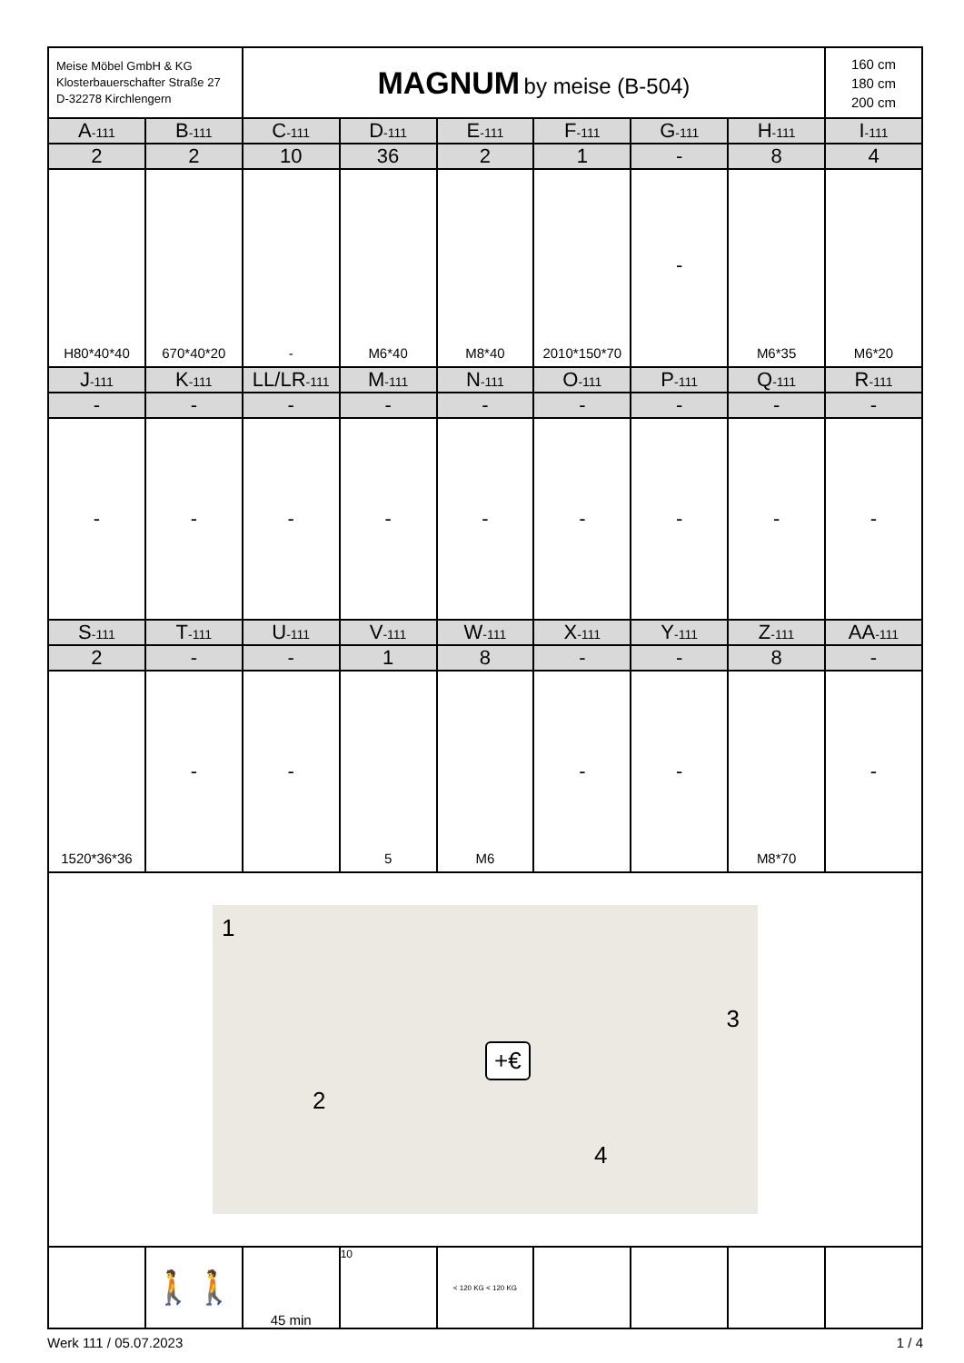| Meise Möbel GmbH & KG Klosterbauerschafter Straße 27 D-32278 Kirchlengern | | MAGNUM by meise (B-504) | | | | | | 160 cm 180 cm 200 cm |
| A -111 | B -111 | C -111 | D -111 | E -111 | F -111 | G -111 | H -111 | I -111 |
| 2 | 2 | 10 | 36 | 2 | 1 | - | 8 | 4 |
| H80*40*40 | 670*40*20 | - | M6*40 | M8*40 | 2010*150*70 | - | M6*35 | M6*20 |
| J -111 | K -111 | LL/LR -111 | M -111 | N -111 | O -111 | P -111 | Q -111 | R -111 |
| - | - | - | - | - | - | - | - | - |
| - | - | - | - | - | - | - | - | - |
| S -111 | T -111 | U -111 | V -111 | W -111 | X -111 | Y -111 | Z -111 | AA -111 |
| 2 | - | - | 1 | 8 | - | - | 8 | - |
| 1520*36*36 | - | - | 5 | M6 | - | - | M8*70 | - |
| 1 2 3 4 +€ | | | | | | | | |
| | 🚶🚶 | 45 min | 10 | < 120 KG < 120 KG | | | | |
Werk 111 / 05.07.2023 1 / 4